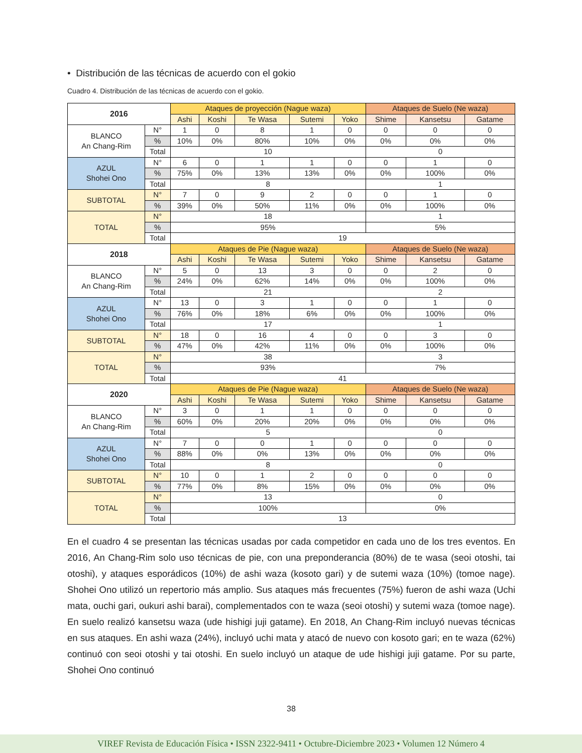• Distribución de las técnicas de acuerdo con el gokio
Cuadro 4. Distribución de las técnicas de acuerdo con el gokio.
| 2016 | | Ataques de proyección (Nague waza) | | | | | Ataques de Suelo (Ne waza) | | |
| | | Ashi | Koshi | Te Wasa | Sutemi | Yoko | Shime | Kansetsu | Gatame |
| BLANCO An Chang-Rim | N° | 1 | 0 | 8 | 1 | 0 | 0 | 0 | 0 |
| | % | 10% | 0% | 80% | 10% | 0% | 0% | 0% | 0% |
| | Total | 10 | | | | | 0 | | |
| AZUL Shohei Ono | N° | 6 | 0 | 1 | 1 | 0 | 0 | 1 | 0 |
| | % | 75% | 0% | 13% | 13% | 0% | 0% | 100% | 0% |
| | Total | 8 | | | | | 1 | | |
| SUBTOTAL | N° | 7 | 0 | 9 | 2 | 0 | 0 | 1 | 0 |
| | % | 39% | 0% | 50% | 11% | 0% | 0% | 100% | 0% |
| TOTAL | N° | 18 | | | | | 1 | | |
| | % | 95% | | | | | 5% | | |
| | Total | 19 | | | | | | | |
| 2018 | | Ataques de Pie (Nague waza) | | | | | Ataques de Suelo (Ne waza) | | |
| | | Ashi | Koshi | Te Wasa | Sutemi | Yoko | Shime | Kansetsu | Gatame |
| BLANCO An Chang-Rim | N° | 5 | 0 | 13 | 3 | 0 | 0 | 2 | 0 |
| | % | 24% | 0% | 62% | 14% | 0% | 0% | 100% | 0% |
| | Total | 21 | | | | | 2 | | |
| AZUL Shohei Ono | N° | 13 | 0 | 3 | 1 | 0 | 0 | 1 | 0 |
| | % | 76% | 0% | 18% | 6% | 0% | 0% | 100% | 0% |
| | Total | 17 | | | | | 1 | | |
| SUBTOTAL | N° | 18 | 0 | 16 | 4 | 0 | 0 | 3 | 0 |
| | % | 47% | 0% | 42% | 11% | 0% | 0% | 100% | 0% |
| TOTAL | N° | 38 | | | | | 3 | | |
| | % | 93% | | | | | 7% | | |
| | Total | 41 | | | | | | | |
| 2020 | | Ataques de Pie (Nague waza) | | | | | Ataques de Suelo (Ne waza) | | |
| | | Ashi | Koshi | Te Wasa | Sutemi | Yoko | Shime | Kansetsu | Gatame |
| BLANCO An Chang-Rim | N° | 3 | 0 | 1 | 1 | 0 | 0 | 0 | 0 |
| | % | 60% | 0% | 20% | 20% | 0% | 0% | 0% | 0% |
| | Total | 5 | | | | | 0 | | |
| AZUL Shohei Ono | N° | 7 | 0 | 0 | 1 | 0 | 0 | 0 | 0 |
| | % | 88% | 0% | 0% | 13% | 0% | 0% | 0% | 0% |
| | Total | 8 | | | | | 0 | | |
| SUBTOTAL | N° | 10 | 0 | 1 | 2 | 0 | 0 | 0 | 0 |
| | % | 77% | 0% | 8% | 15% | 0% | 0% | 0% | 0% |
| TOTAL | N° | 13 | | | | | 0 | | |
| | % | 100% | | | | | 0% | | |
| | Total | 13 | | | | | | | |
En el cuadro 4 se presentan las técnicas usadas por cada competidor en cada uno de los tres eventos. En 2016, An Chang-Rim solo uso técnicas de pie, con una preponderancia (80%) de te wasa (seoi otoshi, tai otoshi), y ataques esporádicos (10%) de ashi waza (kosoto gari) y de sutemi waza (10%) (tomoe nage). Shohei Ono utilizó un repertorio más amplio. Sus ataques más frecuentes (75%) fueron de ashi waza (Uchi mata, ouchi gari, oukuri ashi barai), complementados con te waza (seoi otoshi) y sutemi waza (tomoe nage). En suelo realizó kansetsu waza (ude hishigi juji gatame). En 2018, An Chang-Rim incluyó nuevas técnicas en sus ataques. En ashi waza (24%), incluyó uchi mata y atacó de nuevo con kosoto gari; en te waza (62%) continuó con seoi otoshi y tai otoshi. En suelo incluyó un ataque de ude hishigi juji gatame. Por su parte, Shohei Ono continuó
38
VIREF Revista de Educación Física • ISSN 2322-9411 • Octubre-Diciembre 2023 • Volumen 12 Número 4